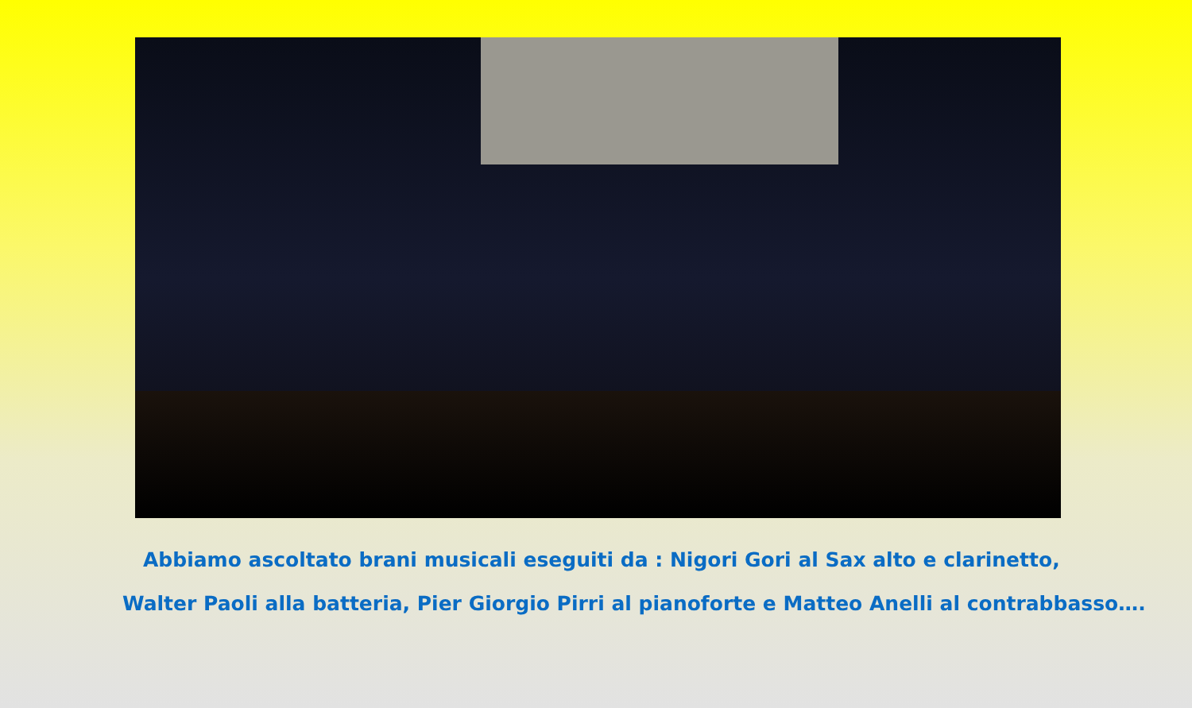Abbiamo ascoltato brani musicali eseguiti da : Nigori Gori al Sax alto e clarinetto,
Walter Paoli alla batteria, Pier Giorgio Pirri al pianoforte e Matteo Anelli al contrabbasso….